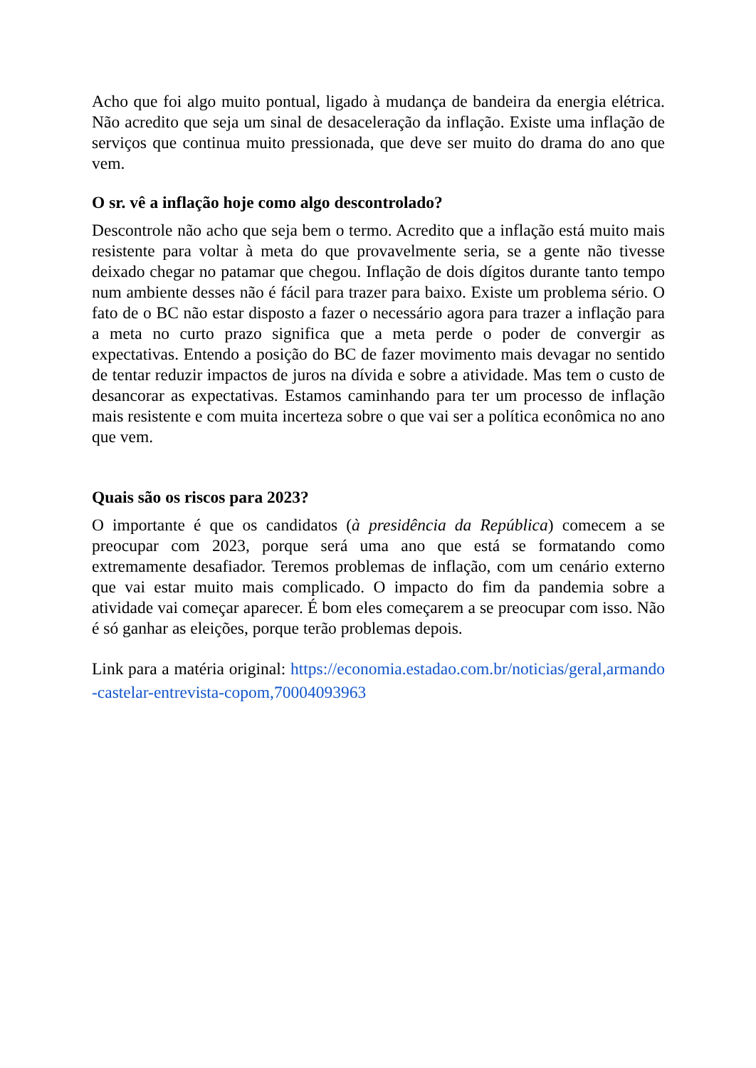Acho que foi algo muito pontual, ligado à mudança de bandeira da energia elétrica. Não acredito que seja um sinal de desaceleração da inflação. Existe uma inflação de serviços que continua muito pressionada, que deve ser muito do drama do ano que vem.
O sr. vê a inflação hoje como algo descontrolado?
Descontrole não acho que seja bem o termo. Acredito que a inflação está muito mais resistente para voltar à meta do que provavelmente seria, se a gente não tivesse deixado chegar no patamar que chegou. Inflação de dois dígitos durante tanto tempo num ambiente desses não é fácil para trazer para baixo. Existe um problema sério. O fato de o BC não estar disposto a fazer o necessário agora para trazer a inflação para a meta no curto prazo significa que a meta perde o poder de convergir as expectativas. Entendo a posição do BC de fazer movimento mais devagar no sentido de tentar reduzir impactos de juros na dívida e sobre a atividade. Mas tem o custo de desancorar as expectativas. Estamos caminhando para ter um processo de inflação mais resistente e com muita incerteza sobre o que vai ser a política econômica no ano que vem.
Quais são os riscos para 2023?
O importante é que os candidatos (à presidência da República) comecem a se preocupar com 2023, porque será uma ano que está se formatando como extremamente desafiador. Teremos problemas de inflação, com um cenário externo que vai estar muito mais complicado. O impacto do fim da pandemia sobre a atividade vai começar aparecer. É bom eles começarem a se preocupar com isso. Não é só ganhar as eleições, porque terão problemas depois.
Link para a matéria original: https://economia.estadao.com.br/noticias/geral,armando-castelar-entrevista-copom,70004093963